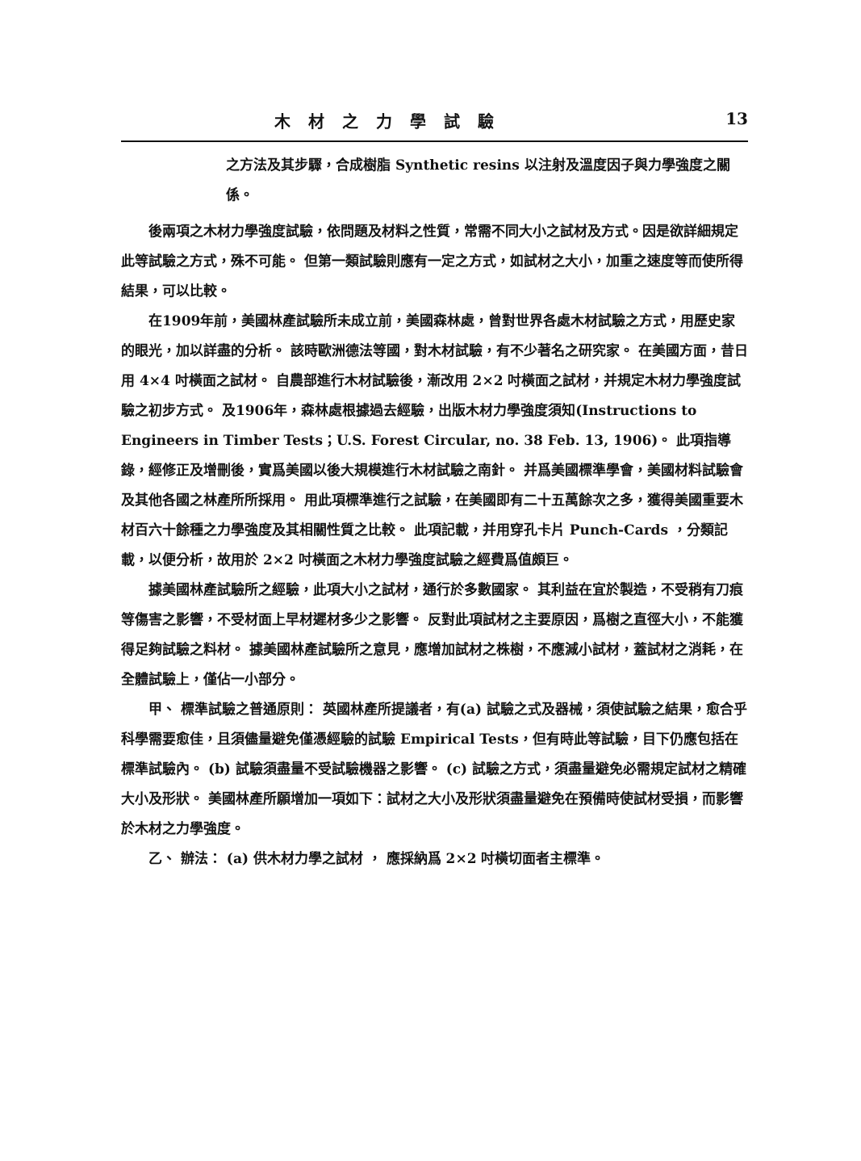木材之力學試驗 13
之方法及其步驟，合成樹脂 Synthetic resins 以注射及溫度因子與力學強度之關係。
後兩項之木材力學強度試驗，依問題及材料之性質，常需不同大小之試材及方式。因是欲詳細規定此等試驗之方式，殊不可能。 但第一類試驗則應有一定之方式，如試材之大小，加重之速度等而使所得結果，可以比較。
在1909年前，美國林產試驗所未成立前，美國森林處，曾對世界各處木材試驗之方式，用歷史家的眼光，加以詳盡的分析。 該時歐洲德法等國，對木材試驗，有不少著名之研究家。 在美國方面，昔日用 4×4 吋橫面之試材。 自農部進行木材試驗後，漸改用 2×2 吋橫面之試材，并規定木材力學強度試驗之初步方式。 及1906年，森林處根據過去經驗，出版木材力學強度須知(Instructions to Engineers in Timber Tests；U.S. Forest Circular, no. 38 Feb. 13, 1906)。 此項指導錄，經修正及增刪後，實爲美國以後大規模進行木材試驗之南針。 并爲美國標準學會，美國材料試驗會及其他各國之林產所所採用。 用此項標準進行之試驗，在美國即有二十五萬餘次之多，獲得美國重要木材百六十餘種之力學強度及其相關性質之比較。 此項記載，并用穿孔卡片 Punch-Cards ，分類記載，以便分析，故用於 2×2 吋橫面之木材力學強度試驗之經費爲值頗巨。
據美國林產試驗所之經驗，此項大小之試材，通行於多數國家。 其利益在宜於製造，不受稍有刀痕等傷害之影響，不受材面上早材遲材多少之影響。 反對此項試材之主要原因，爲樹之直徑大小，不能獲得足夠試驗之料材。 據美國林產試驗所之意見，應增加試材之株樹，不應減小試材，蓋試材之消耗，在全體試驗上，僅佔一小部分。
甲、 標準試驗之普通原則： 英國林產所提議者，有(a) 試驗之式及器械，須使試驗之結果，愈合乎科學需要愈佳，且須儘量避免僅憑經驗的試驗 Empirical Tests，但有時此等試驗，目下仍應包括在標準試驗內。 (b) 試驗須盡量不受試驗機器之影響。 (c) 試驗之方式，須盡量避免必需規定試材之精確大小及形狀。 美國林產所願增加一項如下：試材之大小及形狀須盡量避免在預備時使試材受損，而影響於木材之力學強度。
乙、 辦法： (a) 供木材力學之試材 ， 應採納爲 2×2 吋橫切面者主標準。